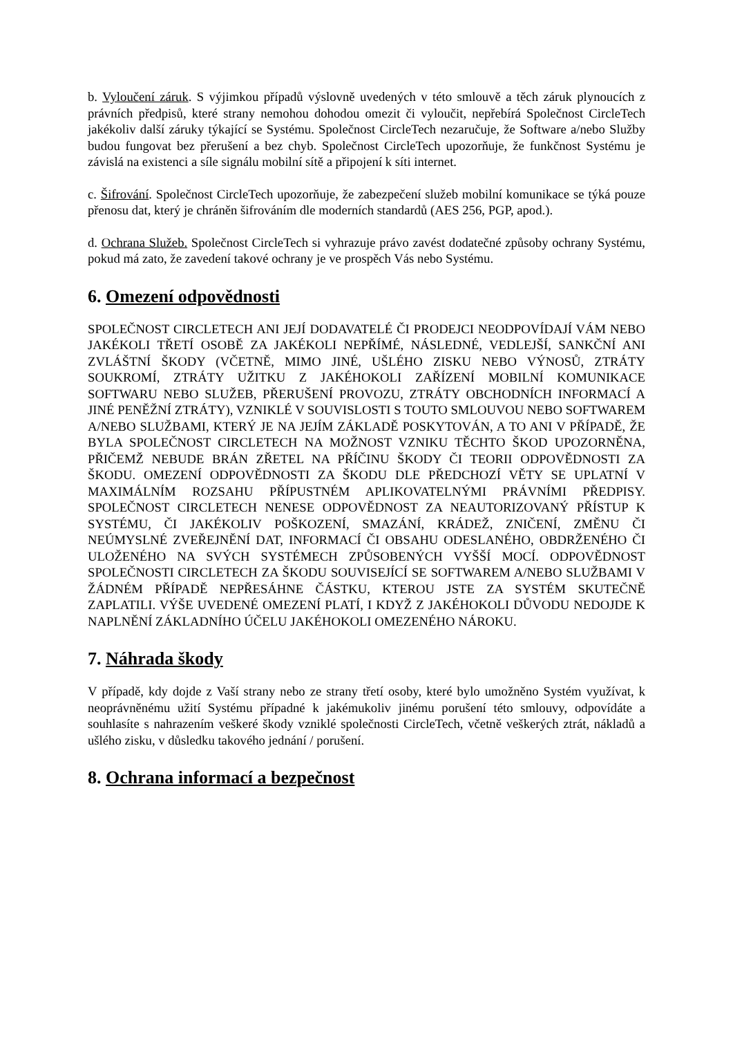b. Vyloučení záruk. S výjimkou případů výslovně uvedených v této smlouvě a těch záruk plynoucích z právních předpisů, které strany nemohou dohodou omezit či vyloučit, nepřebírá Společnost CircleTech jakékoliv další záruky týkající se Systému. Společnost CircleTech nezaručuje, že Software a/nebo Služby budou fungovat bez přerušení a bez chyb. Společnost CircleTech upozorňuje, že funkčnost Systému je závislá na existenci a síle signálu mobilní sítě a připojení k síti internet.
c. Šifrování. Společnost CircleTech upozorňuje, že zabezpečení služeb mobilní komunikace se týká pouze přenosu dat, který je chráněn šifrováním dle moderních standardů (AES 256, PGP, apod.).
d. Ochrana Služeb. Společnost CircleTech si vyhrazuje právo zavést dodatečné způsoby ochrany Systému, pokud má zato, že zavedení takové ochrany je ve prospěch Vás nebo Systému.
6. Omezení odpovědnosti
SPOLEČNOST CIRCLETECH ANI JEJÍ DODAVATELÉ ČI PRODEJCI NEODPOVÍDAJÍ VÁM NEBO JAKÉKOLI TŘETÍ OSOBĚ ZA JAKÉKOLI NEPŘÍMÉ, NÁSLEDNÉ, VEDLEJŠÍ, SANKČNÍ ANI ZVLÁŠTNÍ ŠKODY (VČETNĚ, MIMO JINÉ, UŠLÉHO ZISKU NEBO VÝNOSŮ, ZTRÁTY SOUKROMÍ, ZTRÁTY UŽITKU Z JAKÉHOKOLI ZAŘÍZENÍ MOBILNÍ KOMUNIKACE SOFTWARU NEBO SLUŽEB, PŘERUŠENÍ PROVOZU, ZTRÁTY OBCHODNÍCH INFORMACÍ A JINÉ PENĚŽNÍ ZTRÁTY), VZNIKLÉ V SOUVISLOSTI S TOUTO SMLOUVOU NEBO SOFTWAREM A/NEBO SLUŽBAMI, KTERÝ JE NA JEJÍM ZÁKLADĚ POSKYTOVÁN, A TO ANI V PŘÍPADĚ, ŽE BYLA SPOLEČNOST CIRCLETECH NA MOŽNOST VZNIKU TĚCHTO ŠKOD UPOZORNĚNA, PŘIČEMŽ NEBUDE BRÁN ZŘETEL NA PŘÍČINU ŠKODY ČI TEORII ODPOVĚDNOSTI ZA ŠKODU. OMEZENÍ ODPOVĚDNOSTI ZA ŠKODU DLE PŘEDCHOZÍ VĚTY SE UPLATNÍ V MAXIMÁLNÍM ROZSAHU PŘÍPUSTNÉM APLIKOVATELNÝMI PRÁVNÍMI PŘEDPISY. SPOLEČNOST CIRCLETECH NENESE ODPOVĚDNOST ZA NEAUTORIZOVANÝ PŘÍSTUP K SYSTÉMU, ČI JAKÉKOLIV POŠKOZENÍ, SMAZÁNÍ, KRÁDEŽ, ZNIČENÍ, ZMĚNU ČI NEÚMYSLNÉ ZVEŘEJNĚNÍ DAT, INFORMACÍ ČI OBSAHU ODESLANÉHO, OBDRŽENÉHO ČI ULOŽENÉHO NA SVÝCH SYSTÉMECH ZPŮSOBENÝCH VYŠŠÍ MOCÍ. ODPOVĚDNOST SPOLEČNOSTI CIRCLETECH ZA ŠKODU SOUVISEJÍCÍ SE SOFTWAREM A/NEBO SLUŽBAMI V ŽÁDNÉM PŘÍPADĚ NEPŘESÁHNE ČÁSTKU, KTEROU JSTE ZA SYSTÉM SKUTEČNĚ ZAPLATILI. VÝŠE UVEDENÉ OMEZENÍ PLATÍ, I KDYŽ Z JAKÉHOKOLI DŮVODU NEDOJDE K NAPLNĚNÍ ZÁKLADNÍHO ÚČELU JAKÉHOKOLI OMEZENÉHO NÁROKU.
7. Náhrada škody
V případě, kdy dojde z Vaší strany nebo ze strany třetí osoby, které bylo umožněno Systém využívat, k neoprávněnému užití Systému případné k jakémukoliv jinému porušení této smlouvy, odpovídáte a souhlasíte s nahrazením veškeré škody vzniklé společnosti CircleTech, včetně veškerých ztrát, nákladů a ušlého zisku, v důsledku takového jednání / porušení.
8. Ochrana informací a bezpečnost